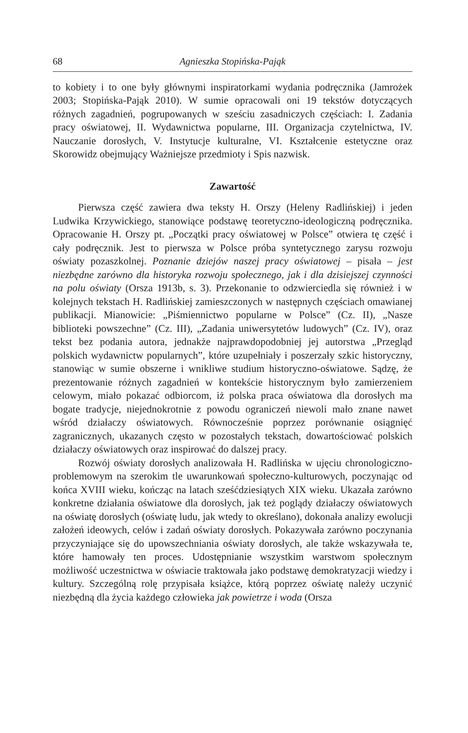68 Agnieszka Stopińska-Pająk
to kobiety i to one były głównymi inspiratorkami wydania podręcznika (Jamrożek 2003; Stopińska-Pająk 2010). W sumie opracowali oni 19 tekstów dotyczących różnych zagadnień, pogrupowanych w sześciu zasadniczych częściach: I. Zadania pracy oświatowej, II. Wydawnictwa popularne, III. Organizacja czytelnictwa, IV. Nauczanie dorosłych, V. Instytucje kulturalne, VI. Kształcenie estetyczne oraz Skorowidz obejmujący Ważniejsze przedmioty i Spis nazwisk.
Zawartość
Pierwsza część zawiera dwa teksty H. Orszy (Heleny Radlińskiej) i jeden Ludwika Krzywickiego, stanowiące podstawę teoretyczno-ideologiczną podręcznika. Opracowanie H. Orszy pt. „Początki pracy oświatowej w Polsce” otwiera tę część i cały podręcznik. Jest to pierwsza w Polsce próba syntetycznego zarysu rozwoju oświaty pozaszkolnej. Poznanie dziejów naszej pracy oświatowej – pisała – jest niezbędne zarówno dla historyka rozwoju społecznego, jak i dla dzisiejszej czynności na polu oświaty (Orsza 1913b, s. 3). Przekonanie to odzwierciedla się również i w kolejnych tekstach H. Radlińskiej zamieszczonych w następnych częściach omawianej publikacji. Mianowicie: „Piśmiennictwo popularne w Polsce” (Cz. II), „Nasze biblioteki powszechne” (Cz. III), „Zadania uniwersytetów ludowych” (Cz. IV), oraz tekst bez podania autora, jednakże najprawdopodobniej jej autorstwa „Przegląd polskich wydawnictw popularnych”, które uzupełniały i poszerzały szkic historyczny, stanowiąc w sumie obszerne i wnikliwe studium historyczno-oświatowe. Sądzę, że prezentowanie różnych zagadnień w kontekście historycznym było zamierzeniem celowym, miało pokazać odbiorcom, iż polska praca oświatowa dla dorosłych ma bogate tradycje, niejednokrotnie z powodu ograniczeń niewoli mało znane nawet wśród działaczy oświatowych. Równocześnie poprzez porównanie osiągnięć zagranicznych, ukazanych często w pozostałych tekstach, dowartościować polskich działaczy oświatowych oraz inspirować do dalszej pracy.
Rozwój oświaty dorosłych analizowała H. Radlińska w ujęciu chronologiczno-problemowym na szerokim tle uwarunkowań społeczno-kulturowych, poczynając od końca XVIII wieku, kończąc na latach sześćdziesiątych XIX wieku. Ukazała zarówno konkretne działania oświatowe dla dorosłych, jak też poglądy działaczy oświatowych na oświatę dorosłych (oświatę ludu, jak wtedy to określano), dokonała analizy ewolucji założeń ideowych, celów i zadań oświaty dorosłych. Pokazywała zarówno poczynania przyczyniające się do upowszechniania oświaty dorosłych, ale także wskazywała te, które hamowały ten proces. Udostępnianie wszystkim warstwom społecznym możliwość uczestnictwa w oświacie traktowała jako podstawę demokratyzacji wiedzy i kultury. Szczególną rolę przypisała książce, którą poprzez oświatę należy uczynić niezbędną dla życia każdego człowieka jak powietrze i woda (Orsza